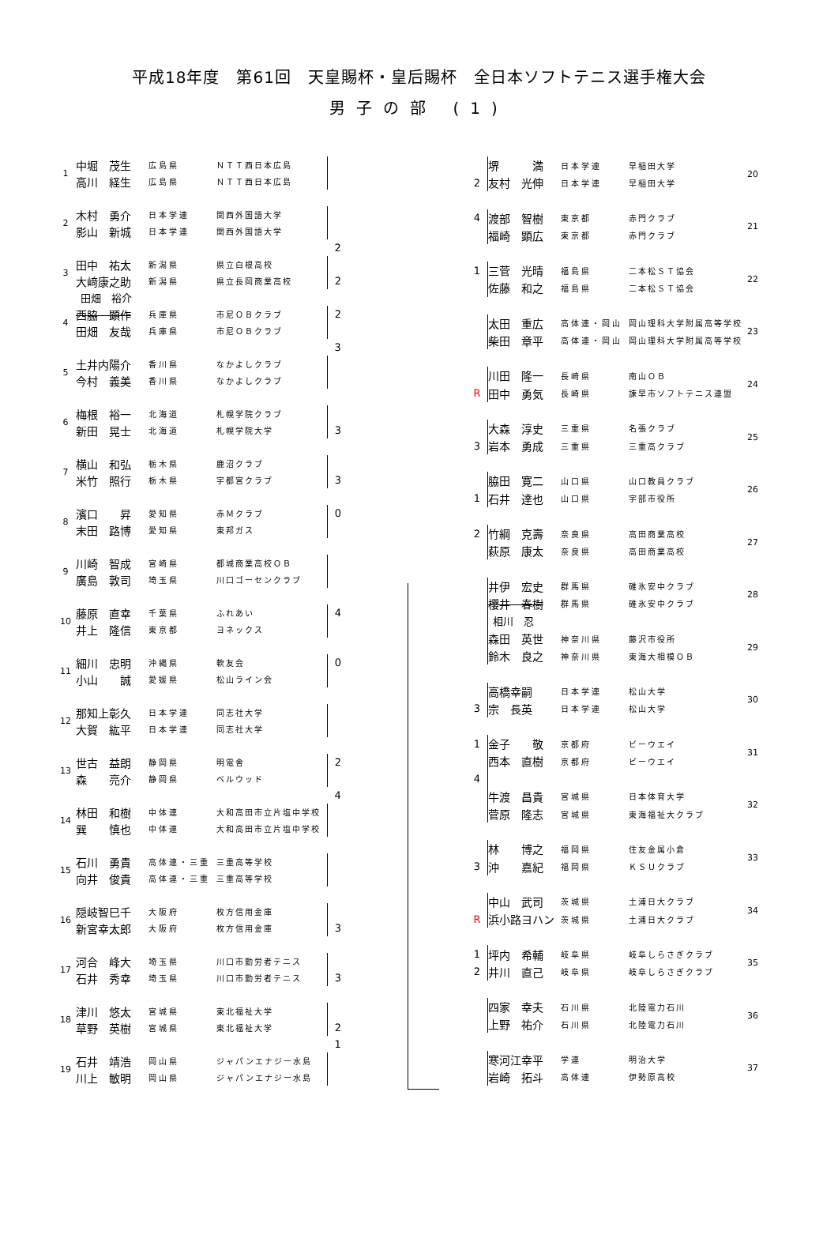平成18年度　第61回　天皇賜杯・皇后賜杯　全日本ソフトテニス選手権大会
男子の部 (1)
| 1 | 中堀 茂生 | 広島県 | ＮＴＴ西日本広島 | |
| | 高川 経生 | 広島県 | ＮＴＴ西日本広島 | |
| 2 | 木村 勇介 | 日本学連 | 関西外国語大学 | |
| | 影山 新城 | 日本学連 | 関西外国語大学 | |
| | | | | 2 |
| 3 | 田中 祐太 | 新潟県 | 県立白根高校 | |
| | 大﨑康之助 | 新潟県 | 県立長岡商業高校 | 2 |
| | 田畑 裕介 | | | |
| 4 | 西脇 顕作 | 兵庫県 | 市尼ＯＢクラブ | 2 |
| | 田畑 友哉 | 兵庫県 | 市尼ＯＢクラブ | |
| | | | | 3 |
| 5 | 土井内陽介 | 香川県 | なかよしクラブ | |
| | 今村 義美 | 香川県 | なかよしクラブ | |
| 6 | 梅根 裕一 | 北海道 | 札幌学院クラブ | |
| | 新田 晃士 | 北海道 | 札幌学院大学 | 3 |
| 7 | 横山 和弘 | 栃木県 | 鹿沼クラブ | |
| | 米竹 照行 | 栃木県 | 宇都宮クラブ | 3 |
| 8 | 濱口 昇 | 愛知県 | 赤Ｍクラブ | 0 |
| | 末田 路博 | 愛知県 | 東邦ガス | |
| 9 | 川崎 智成 | 宮崎県 | 都城商業高校ＯＢ | |
| | 廣島 敦司 | 埼玉県 | 川口ゴーセンクラブ | |
| 10 | 藤原 直幸 | 千葉県 | ふれあい | 4 |
| | 井上 隆信 | 東京都 | ヨネックス | |
| 11 | 細川 忠明 | 沖縄県 | 軟友会 | 0 |
| | 小山 誠 | 愛媛県 | 松山ライン会 | |
| 12 | 那知上彰久 | 日本学連 | 同志社大学 | |
| | 大賀 紘平 | 日本学連 | 同志社大学 | |
| 13 | 世古 益朗 | 静岡県 | 明電舎 | 2 |
| | 森 亮介 | 静岡県 | ベルウッド | |
| | | | | 4 |
| 14 | 林田 和樹 | 中体連 | 大和高田市立片塩中学校 | |
| | 巽 慎也 | 中体連 | 大和高田市立片塩中学校 | |
| 15 | 石川 勇貴 | 高体連・三重 | 三重高等学校 | |
| | 向井 俊貴 | 高体連・三重 | 三重高等学校 | |
| 16 | 隠岐智巳千 | 大阪府 | 枚方信用金庫 | |
| | 新宮幸太郎 | 大阪府 | 枚方信用金庫 | 3 |
| 17 | 河合 峰大 | 埼玉県 | 川口市勤労者テニス | |
| | 石井 秀幸 | 埼玉県 | 川口市勤労者テニス | 3 |
| 18 | 津川 悠太 | 宮城県 | 東北福祉大学 | |
| | 草野 英樹 | 宮城県 | 東北福祉大学 | 2 |
| | | | | 1 |
| 19 | 石井 靖浩 | 岡山県 | ジャパンエナジー水島 | |
| | 川上 敏明 | 岡山県 | ジャパンエナジー水島 | |
| | 堺 満 | 日本学連 | 早稲田大学 | 20 |
| 2 | 友村 光伸 | 日本学連 | 早稲田大学 | |
| 4 | 渡部 智樹 | 東京都 | 赤門クラブ | 21 |
| | 福崎 顕広 | 東京都 | 赤門クラブ | |
| 1 | 三菅 光晴 | 福島県 | 二本松ＳＴ協会 | 22 |
| | 佐藤 和之 | 福島県 | 二本松ＳＴ協会 | |
| | 太田 重広 | 高体連・岡山 | 岡山理科大学附属高等学校 | 23 |
| | 柴田 章平 | 高体連・岡山 | 岡山理科大学附属高等学校 | |
| | 川田 隆一 | 長崎県 | 南山ＯＢ | 24 |
| R | 田中 勇気 | 長崎県 | 諫早市ソフトテニス連盟 | |
| | 大森 淳史 | 三重県 | 名張クラブ | 25 |
| 3 | 岩本 勇成 | 三重県 | 三重高クラブ | |
| | 脇田 寛二 | 山口県 | 山口教員クラブ | 26 |
| 1 | 石井 達也 | 山口県 | 宇部市役所 | |
| 2 | 竹綱 克壽 | 奈良県 | 高田商業高校 | 27 |
| | 萩原 康太 | 奈良県 | 高田商業高校 | |
| | 井伊 宏史 | 群馬県 | 碓氷安中クラブ | 28 |
| | 櫻井 春樹 | 群馬県 | 碓氷安中クラブ | |
| | 相川 忍 | | | |
| | 森田 英世 | 神奈川県 | 藤沢市役所 | 29 |
| | 鈴木 良之 | 神奈川県 | 東海大相模ＯＢ | |
| | 高橋幸嗣 | 日本学連 | 松山大学 | 30 |
| 3 | 宗 長英 | 日本学連 | 松山大学 | |
| 1 | 金子 敬 | 京都府 | ビーウエイ | 31 |
| | 西本 直樹 | 京都府 | ビーウエイ | |
| 4 | | | | |
| | 牛渡 昌貴 | 宮城県 | 日本体育大学 | 32 |
| | 菅原 隆志 | 宮城県 | 東海福祉大クラブ | |
| | 林 博之 | 福岡県 | 住友金属小倉 | 33 |
| 3 | 沖 嘉紀 | 福岡県 | ＫＳＵクラブ | |
| | 中山 武司 | 茨城県 | 土浦日大クラブ | 34 |
| R | 浜小路ヨハン | 茨城県 | 土浦日大クラブ | |
| 1 | 坪内 希輔 | 岐阜県 | 岐阜しらさぎクラブ | 35 |
| 2 | 井川 直己 | 岐阜県 | 岐阜しらさぎクラブ | |
| | 四家 幸夫 | 石川県 | 北陸電力石川 | 36 |
| | 上野 祐介 | 石川県 | 北陸電力石川 | |
| | 寒河江幸平 | 学連 | 明治大学 | 37 |
| | 岩崎 拓斗 | 高体連 | 伊勢原高校 | |